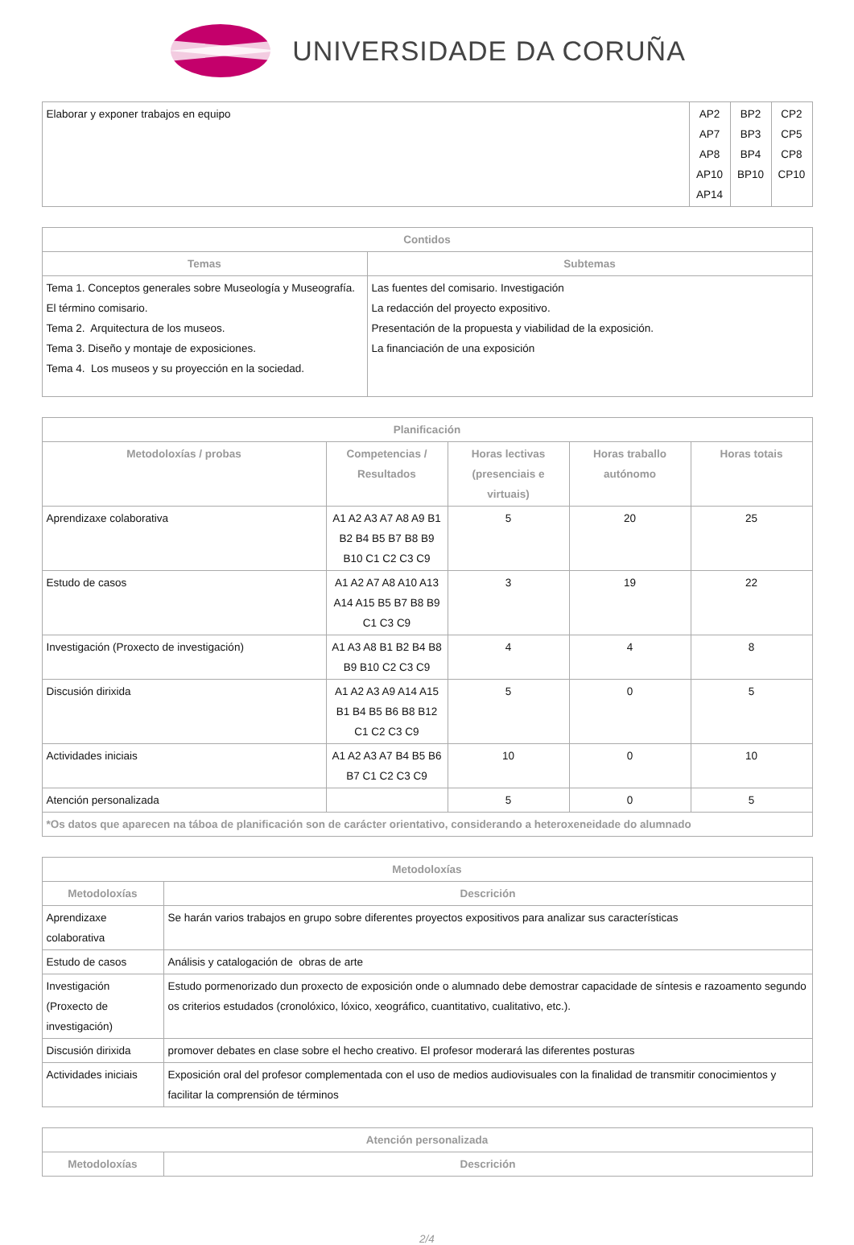UNIVERSIDADE DA CORUÑA
| Elaborar y exponer trabajos en equipo | AP2 AP7 AP8 AP10 AP14 | BP2 BP3 BP4 BP10 | CP2 CP5 CP8 CP10 |
| Contidos | |
| --- | --- |
| Temas | Subtemas |
| Tema 1. Conceptos generales sobre Museología y Museografía. El término comisario. Tema 2. Arquitectura de los museos. Tema 3. Diseño y montaje de exposiciones. Tema 4. Los museos y su proyección en la sociedad. | Las fuentes del comisario. Investigación La redacción del proyecto expositivo. Presentación de la propuesta y viabilidad de la exposición. La financiación de una exposición |
| Planificación | | | | |
| --- | --- | --- | --- | --- |
| Metodoloxías / probas | Competencias / Resultados | Horas lectivas (presenciais e virtuais) | Horas traballo autónomo | Horas totais |
| Aprendizaxe colaborativa | A1 A2 A3 A7 A8 A9 B1 B2 B4 B5 B7 B8 B9 B10 C1 C2 C3 C9 | 5 | 20 | 25 |
| Estudo de casos | A1 A2 A7 A8 A10 A13 A14 A15 B5 B7 B8 B9 C1 C3 C9 | 3 | 19 | 22 |
| Investigación (Proxecto de investigación) | A1 A3 A8 B1 B2 B4 B8 B9 B10 C2 C3 C9 | 4 | 4 | 8 |
| Discusión dirixida | A1 A2 A3 A9 A14 A15 B1 B4 B5 B6 B8 B12 C1 C2 C3 C9 | 5 | 0 | 5 |
| Actividades iniciais | A1 A2 A3 A7 B4 B5 B6 B7 C1 C2 C3 C9 | 10 | 0 | 10 |
| Atención personalizada | | 5 | 0 | 5 |
| *Os datos que aparecen na táboa de planificación son de carácter orientativo, considerando a heteroxeneidade do alumnado | | | | |
| Metodoloxías | |
| --- | --- |
| Metodoloxías | Descrición |
| Aprendizaxe colaborativa | Se harán varios trabajos en grupo sobre diferentes proyectos expositivos para analizar sus características |
| Estudo de casos | Análisis y catalogación de obras de arte |
| Investigación (Proxecto de investigación) | Estudo pormenorizado dun proxecto de exposición onde o alumnado debe demostrar capacidade de síntesis e razoamento segundo os criterios estudados (cronolóxico, lóxico, xeográfico, cuantitativo, cualitativo, etc.). |
| Discusión dirixida | promover debates en clase sobre el hecho creativo. El profesor moderará las diferentes posturas |
| Actividades iniciais | Exposición oral del profesor complementada con el uso de medios audiovisuales con la finalidad de transmitir conocimientos y facilitar la comprensión de términos |
| Atención personalizada | |
| --- | --- |
| Metodoloxías | Descrición |
2/4